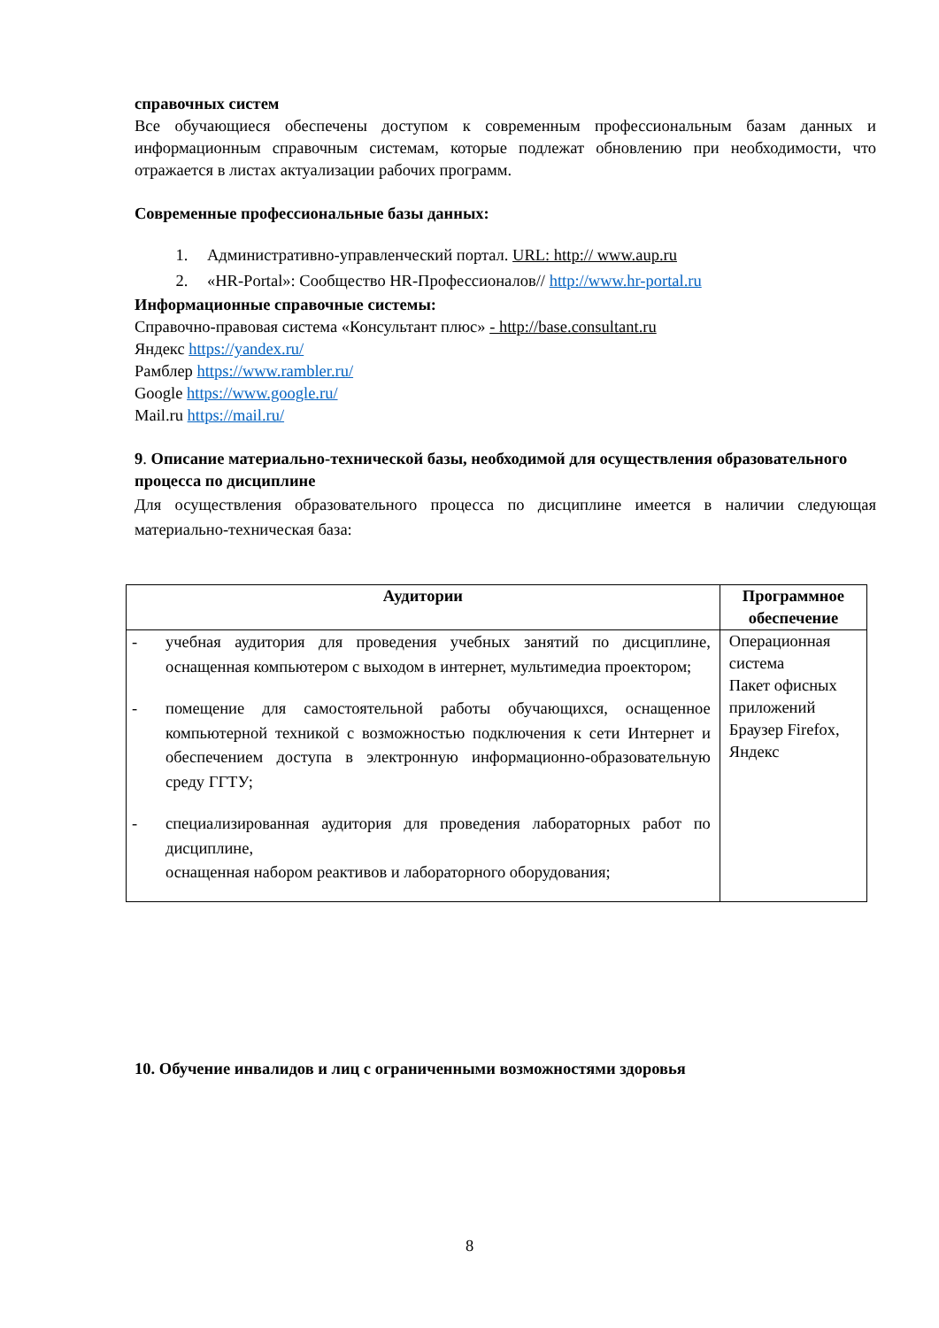справочных систем
Все обучающиеся обеспечены доступом к современным профессиональным базам данных и информационным справочным системам, которые подлежат обновлению при необходимости, что отражается в листах актуализации рабочих программ.
Современные профессиональные базы данных:
1. Административно-управленческий портал. URL: http:// www.aup.ru
2. «HR-Portal»: Сообщество HR-Профессионалов// http://www.hr-portal.ru
Информационные справочные системы:
Справочно-правовая система «Консультант плюс» - http://base.consultant.ru
Яндекс https://yandex.ru/
Рамблер https://www.rambler.ru/
Google https://www.google.ru/
Mail.ru https://mail.ru/
9. Описание материально-технической базы, необходимой для осуществления образовательного процесса по дисциплине
Для осуществления образовательного процесса по дисциплине имеется в наличии следующая материально-техническая база:
| Аудитории | Программное обеспечение |
| --- | --- |
| - учебная аудитория для проведения учебных занятий по дисциплине, оснащенная компьютером с выходом в интернет, мультимедиа проектором; - помещение для самостоятельной работы обучающихся, оснащенное компьютерной техникой с возможностью подключения к сети Интернет и обеспечением доступа в электронную информационно-образовательную среду ГГТУ; - специализированная аудитория для проведения лабораторных работ по дисциплине, оснащенная набором реактивов и лабораторного оборудования; | Операционная система Пакет офисных приложений Браузер Firefox, Яндекс |
10. Обучение инвалидов и лиц с ограниченными возможностями здоровья
8